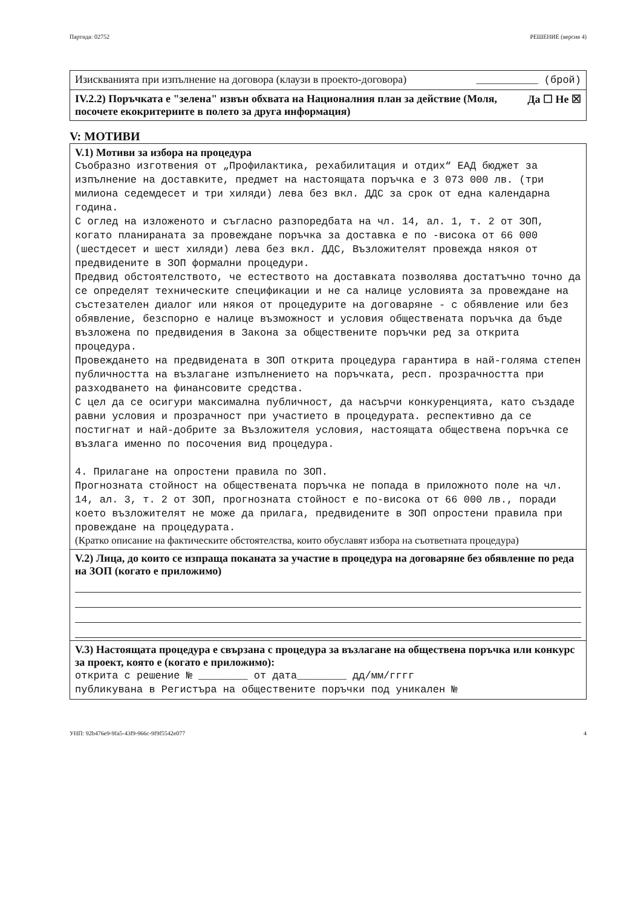Партида: 02752 РЕШЕНИЕ (версия 4)
Изискванията при изпълнение на договора (клаузи в проекто-договора) __________ (брой)
IV.2.2) Поръчката е "зелена" извън обхвата на Националния план за действие (Моля, посочете екокритериите в полето за друга информация) Да ☐ Не ☒
V: МОТИВИ
V.1) Мотиви за избора на процедура
Съобразно изготвения от „Профилактика, рехабилитация и отдих“ ЕАД бюджет за изпълнение на доставките, предмет на настоящата поръчка е 3 073 000 лв. (три милиона седемдесет и три хиляди) лева без вкл. ДДС за срок от една календарна година.
С оглед на изложеното и съгласно разпоредбата на чл. 14, ал. 1, т. 2 от ЗОП, когато планираната за провеждане поръчка за доставка е по -висока от 66 000 (шестдесет и шест хиляди) лева без вкл. ДДС, Възложителят провежда някоя от предвидените в ЗОП формални процедури.
Предвид обстоятелството, че естеството на доставката позволява достатъчно точно да се определят техническите спецификации и не са налице условията за провеждане на състезателен диалог или някоя от процедурите на договаряне - с обявление или без обявление, безспорно е налице възможност и условия обществената поръчка да бъде възложена по предвидения в Закона за обществените поръчки ред за открита процедура.
Провеждането на предвидената в ЗОП открита процедура гарантира в най-голяма степен публичността на възлагане изпълнението на поръчката, респ. прозрачността при разходването на финансовите средства.
С цел да се осигури максимална публичност, да насърчи конкуренцията, като създаде равни условия и прозрачност при участието в процедурата. респективно да се постигнат и най-добрите за Възложителя условия, настоящата обществена поръчка се възлага именно по посочения вид процедура.
4. Прилагане на опростени правила по ЗОП.
Прогнозната стойност на обществената поръчка не попада в приложното поле на чл. 14, ал. 3, т. 2 от ЗОП, прогнозната стойност е по-висока от 66 000 лв., поради което възложителят не може да прилага, предвидените в ЗОП опростени правила при провеждане на процедурата.
(Кратко описание на фактическите обстоятелства, които обуславят избора на съответната процедура)
V.2) Лица, до които се изпраща поканата за участие в процедура на договаряне без обявление по реда на ЗОП (когато е приложимо)
V.3) Настоящата процедура е свързана с процедура за възлагане на обществена поръчка или конкурс за проект, която е (когато е приложимо):
открита с решение № ________ от дата________ дд/мм/гггг
публикувана в Регистъра на обществените поръчки под уникален №
УНП: 92b476e9-9fa5-43f9-966c-9f9f5542e077 4